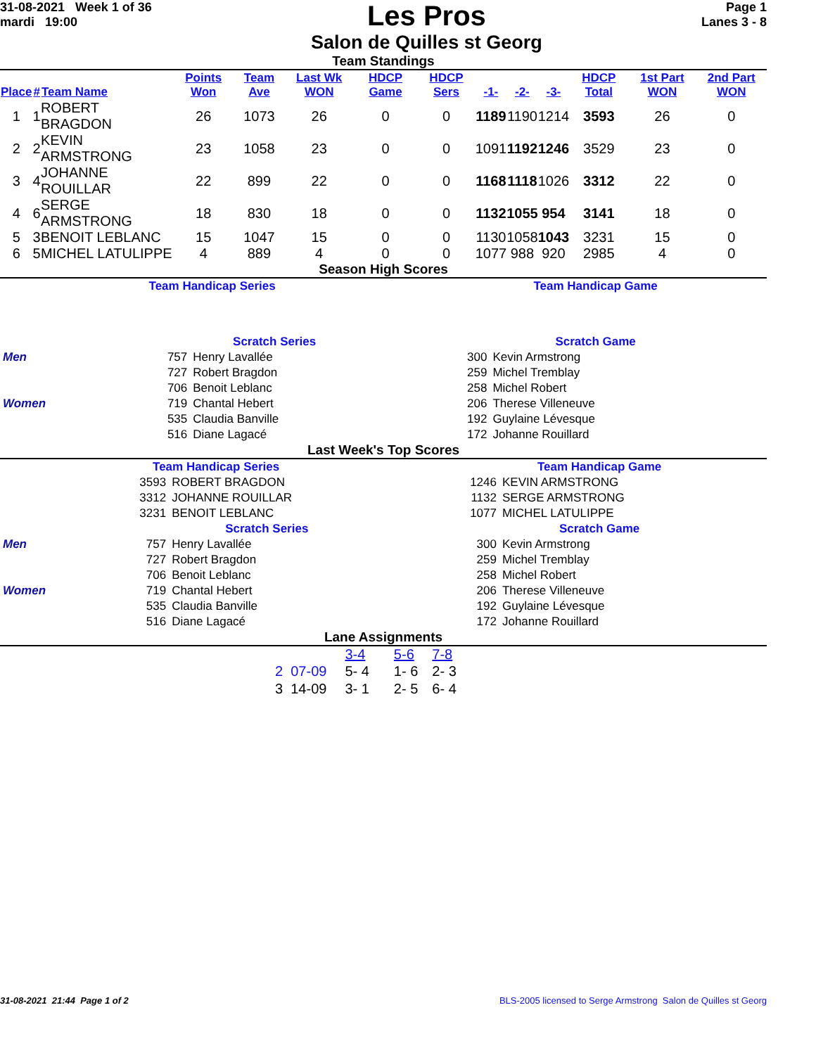31-08-2021 Week 1 of 36
mardi 19:00
Les Pros
Salon de Quilles st Georg
Page 1
Lanes 3 - 8
Team Standings
| Place | # | Team Name | Points Won | Team Ave | Last Wk WON | HDCP Game | HDCP Sers | -1- | -2- | -3- | HDCP Total | 1st Part WON | 2nd Part WON |
| --- | --- | --- | --- | --- | --- | --- | --- | --- | --- | --- | --- | --- | --- |
| 1 | 1 | ROBERT BRAGDON | 26 | 1073 | 26 | 0 | 0 | 1189 | 1190 | 1214 | 3593 | 26 | 0 |
| 2 | 2 | KEVIN ARMSTRONG | 23 | 1058 | 23 | 0 | 0 | 1091 | 1192 | 1246 | 3529 | 23 | 0 |
| 3 | 4 | JOHANNE ROUILLAR | 22 | 899 | 22 | 0 | 0 | 1168 | 1118 | 1026 | 3312 | 22 | 0 |
| 4 | 6 | SERGE ARMSTRONG | 18 | 830 | 18 | 0 | 0 | 1132 | 1055 | 954 | 3141 | 18 | 0 |
| 5 | 3 | BENOIT LEBLANC | 15 | 1047 | 15 | 0 | 0 | 1130 | 1058 | 1043 | 3231 | 15 | 0 |
| 6 | 5 | MICHEL LATULIPPE | 4 | 889 | 4 | 0 | 0 | 1077 | 988 | 920 | 2985 | 4 | 0 |
Season High Scores
| Team Handicap Series | | | Team Handicap Game | |
| | Scratch Series | | Scratch Game | |
| Men | 757 | Henry Lavallée | 300 | Kevin Armstrong |
| | 727 | Robert Bragdon | 259 | Michel Tremblay |
| | 706 | Benoit Leblanc | 258 | Michel Robert |
| Women | 719 | Chantal Hebert | 206 | Therese Villeneuve |
| | 535 | Claudia Banville | 192 | Guylaine Lévesque |
| | 516 | Diane Lagacé | 172 | Johanne Rouillard |
Last Week's Top Scores
| Team Handicap Series | | | Team Handicap Game | |
| | 3593 | ROBERT BRAGDON | 1246 | KEVIN ARMSTRONG |
| | 3312 | JOHANNE ROUILLAR | 1132 | SERGE ARMSTRONG |
| | 3231 | BENOIT LEBLANC | 1077 | MICHEL LATULIPPE |
| | Scratch Series | | Scratch Game | |
| Men | 757 | Henry Lavallée | 300 | Kevin Armstrong |
| | 727 | Robert Bragdon | 259 | Michel Tremblay |
| | 706 | Benoit Leblanc | 258 | Michel Robert |
| Women | 719 | Chantal Hebert | 206 | Therese Villeneuve |
| | 535 | Claudia Banville | 192 | Guylaine Lévesque |
| | 516 | Diane Lagacé | 172 | Johanne Rouillard |
Lane Assignments
| | 3-4 | 5-6 | 7-8 |
| 2 07-09 | 5- 4 | 1- 6 | 2- 3 |
| 3 14-09 | 3- 1 | 2- 5 | 6- 4 |
31-08-2021 21:44 Page 1 of 2 BLS-2005 licensed to Serge Armstrong Salon de Quilles st Georg